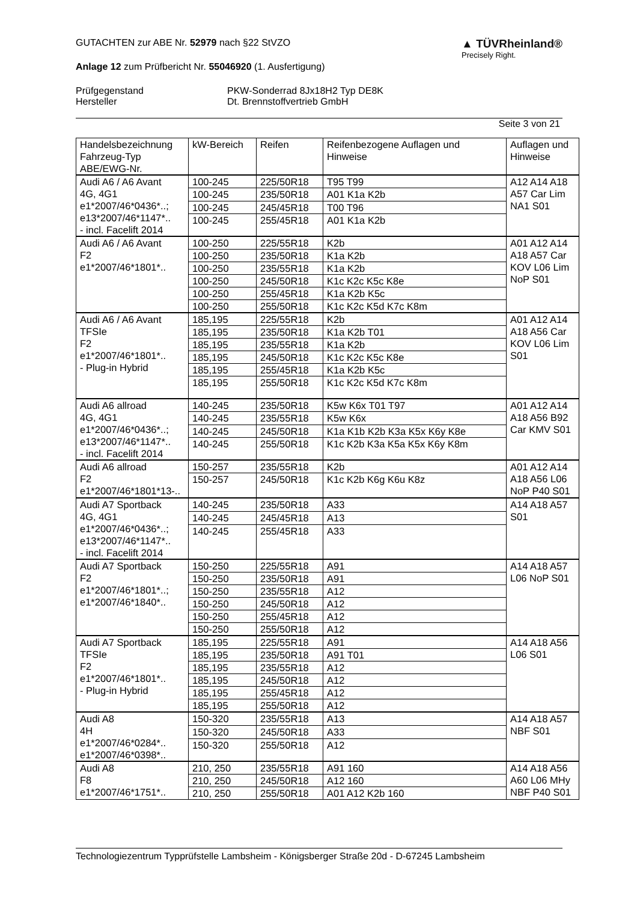▲ TÜVRheinland®
Precisely Right.
GUTACHTEN zur ABE Nr. 52979 nach §22 StVZO
Anlage 12 zum Prüfbericht Nr. 55046920 (1. Ausfertigung)
Prüfgegenstand
Hersteller
PKW-Sonderrad 8Jx18H2 Typ DE8K
Dt. Brennstoffvertrieb GmbH
Seite 3 von 21
| Handelsbezeichnung Fahrzeug-Typ ABE/EWG-Nr. | kW-Bereich | Reifen | Reifenbezogene Auflagen und Hinweise | Auflagen und Hinweise |
| --- | --- | --- | --- | --- |
| Audi A6 / A6 Avant 4G, 4G1 e1*2007/46*0436*..; e13*2007/46*1147*.. - incl. Facelift 2014 | 100-245 | 225/50R18 | T95 T99 | A12 A14 A18 A57 Car Lim NA1 S01 |
| | 100-245 | 235/50R18 | A01 K1a K2b | |
| | 100-245 | 245/45R18 | T00 T96 | |
| | 100-245 | 255/45R18 | A01 K1a K2b | |
| Audi A6 / A6 Avant F2 e1*2007/46*1801*.. | 100-250 | 225/55R18 | K2b | A01 A12 A14 A18 A57 Car KOV L06 Lim NoP S01 |
| | 100-250 | 235/50R18 | K1a K2b | |
| | 100-250 | 235/55R18 | K1a K2b | |
| | 100-250 | 245/50R18 | K1c K2c K5c K8e | |
| | 100-250 | 255/45R18 | K1a K2b K5c | |
| | 100-250 | 255/50R18 | K1c K2c K5d K7c K8m | |
| Audi A6 / A6 Avant TFSIe F2 e1*2007/46*1801*.. - Plug-in Hybrid | 185,195 | 225/55R18 | K2b | A01 A12 A14 A18 A56 Car KOV L06 Lim S01 |
| | 185,195 | 235/50R18 | K1a K2b T01 | |
| | 185,195 | 235/55R18 | K1a K2b | |
| | 185,195 | 245/50R18 | K1c K2c K5c K8e | |
| | 185,195 | 255/45R18 | K1a K2b K5c | |
| | 185,195 | 255/50R18 | K1c K2c K5d K7c K8m | |
| Audi A6 allroad 4G, 4G1 e1*2007/46*0436*..; e13*2007/46*1147*.. - incl. Facelift 2014 | 140-245 | 235/50R18 | K5w K6x T01 T97 | A01 A12 A14 A18 A56 B92 Car KMV S01 |
| | 140-245 | 235/55R18 | K5w K6x | |
| | 140-245 | 245/50R18 | K1a K1b K2b K3a K5x K6y K8e | |
| | 140-245 | 255/50R18 | K1c K2b K3a K5a K5x K6y K8m | |
| Audi A6 allroad F2 e1*2007/46*1801*13-.. | 150-257 | 235/55R18 | K2b | A01 A12 A14 A18 A56 L06 NoP P40 S01 |
| | 150-257 | 245/50R18 | K1c K2b K6g K6u K8z | |
| Audi A7 Sportback 4G, 4G1 e1*2007/46*0436*..; e13*2007/46*1147*.. - incl. Facelift 2014 | 140-245 | 235/50R18 | A33 | A14 A18 A57 S01 |
| | 140-245 | 245/45R18 | A13 | |
| | 140-245 | 255/45R18 | A33 | |
| Audi A7 Sportback F2 e1*2007/46*1801*..; e1*2007/46*1840*.. | 150-250 | 225/55R18 | A91 | A14 A18 A57 L06 NoP S01 |
| | 150-250 | 235/50R18 | A91 | |
| | 150-250 | 235/55R18 | A12 | |
| | 150-250 | 245/50R18 | A12 | |
| | 150-250 | 255/45R18 | A12 | |
| | 150-250 | 255/50R18 | A12 | |
| Audi A7 Sportback TFSIe F2 e1*2007/46*1801*.. - Plug-in Hybrid | 185,195 | 225/55R18 | A91 | A14 A18 A56 L06 S01 |
| | 185,195 | 235/50R18 | A91 T01 | |
| | 185,195 | 235/55R18 | A12 | |
| | 185,195 | 245/50R18 | A12 | |
| | 185,195 | 255/45R18 | A12 | |
| | 185,195 | 255/50R18 | A12 | |
| Audi A8 4H e1*2007/46*0284*.. e1*2007/46*0398*.. | 150-320 | 235/55R18 | A13 | A14 A18 A57 NBF S01 |
| | 150-320 | 245/50R18 | A33 | |
| | 150-320 | 255/50R18 | A12 | |
| Audi A8 F8 e1*2007/46*1751*.. | 210, 250 | 235/55R18 | A91 160 | A14 A18 A56 A60 L06 MHy NBF P40 S01 |
| | 210, 250 | 245/50R18 | A12 160 | |
| | 210, 250 | 255/50R18 | A01 A12 K2b 160 | |
Technologiezentrum Typprüfstelle Lambsheim - Königsberger Straße 20d - D-67245 Lambsheim